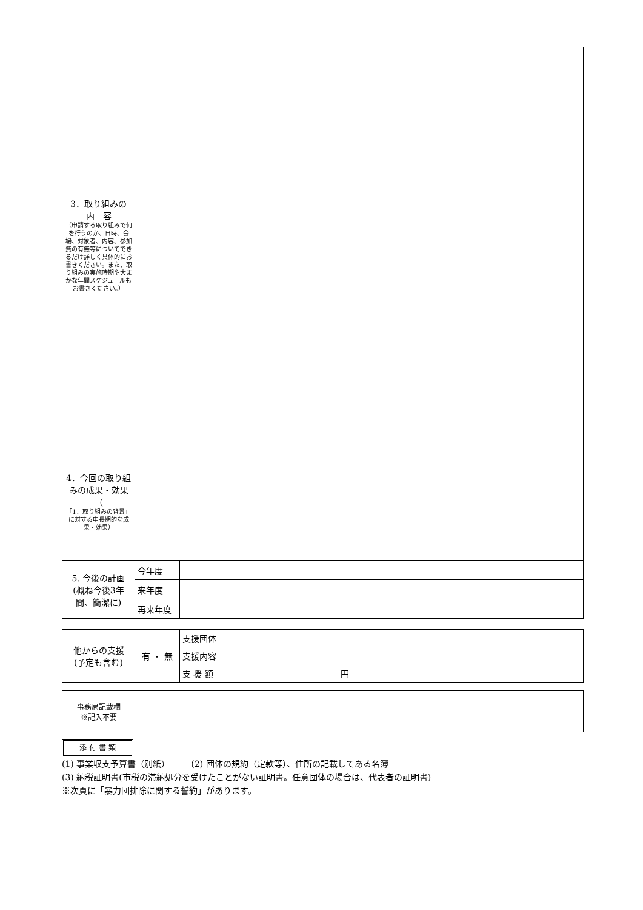| 3．取り組みの 内 容 （申請する取り組みで何を行うのか、日時、会場、対象者、内容、参加費の有無等についてできるだけ詳しく具体的にお書きください。また、取り組みの実施時期や大まかな年間スケジュールもお書きください。） | | |
| 4．今回の取り組みの成果・効果（ 「1．取り組みの背景」に対する中長期的な成果・効果） | | |
| 5. 今後の計画 (概ね今後3年間、簡潔に) | 今年度 | |
| | 来年度 | |
| | 再来年度 | |
| 他からの支援 (予定も含む) | 有 ・ 無 | 支援団体 |
| | | 支援内容 |
| | | 支 援 額 円 |
| 事務局記載欄 ※記入不要 | |
添 付 書 類
(1) 事業収支予算書（別紙）　　　(2) 団体の規約（定款等）、住所の記載してある名簿
(3) 納税証明書(市税の滞納処分を受けたことがない証明書。任意団体の場合は、代表者の証明書)
※次頁に「暴力団排除に関する誓約」があります。